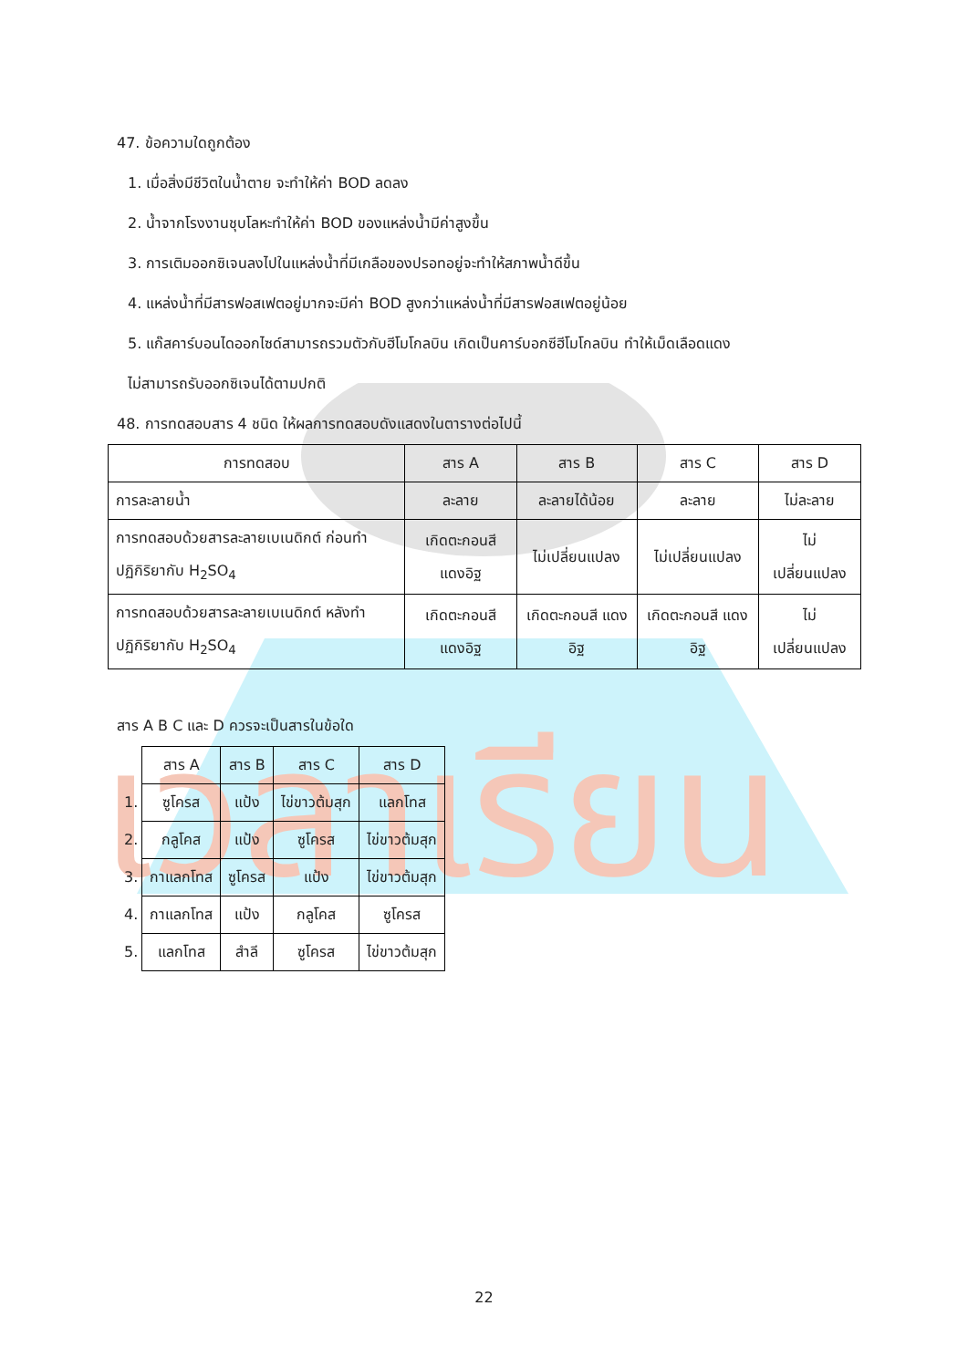เวลาเรียน
47. ข้อความใดถูกต้อง
1. เมื่อสิ่งมีชีวิตในน้ำตาย จะทำให้ค่า BOD ลดลง
2. น้ำจากโรงงานชุบโลหะทำให้ค่า BOD ของแหล่งน้ำมีค่าสูงขึ้น
3. การเติมออกซิเจนลงไปในแหล่งน้ำที่มีเกลือของปรอทอยู่จะทำให้สภาพน้ำดีขึ้น
4. แหล่งน้ำที่มีสารฟอสเฟตอยู่มากจะมีค่า BOD สูงกว่าแหล่งน้ำที่มีสารฟอสเฟตอยู่น้อย
5. แก๊สคาร์บอนไดออกไซด์สามารถรวมตัวกับฮีโมโกลบิน เกิดเป็นคาร์บอกซีฮีโมโกลบิน ทำให้เม็ดเลือดแดง
ไม่สามารถรับออกซิเจนได้ตามปกติ
48. การทดสอบสาร 4 ชนิด ให้ผลการทดสอบดังแสดงในตารางต่อไปนี้
| การทดสอบ | สาร A | สาร B | สาร C | สาร D |
| การละลายน้ำ | ละลาย | ละลายได้น้อย | ละลาย | ไม่ละลาย |
| การทดสอบด้วยสารละลายเบเนดิกต์ ก่อนทำปฏิกิริยากับ H<sub>2</sub>SO<sub>4</sub> | เกิดตะกอนสี แดงอิฐ | ไม่เปลี่ยนแปลง | ไม่เปลี่ยนแปลง | ไม่ เปลี่ยนแปลง |
| การทดสอบด้วยสารละลายเบเนดิกต์ หลังทำปฏิกิริยากับ H<sub>2</sub>SO<sub>4</sub> | เกิดตะกอนสี แดงอิฐ | เกิดตะกอนสี แดงอิฐ | เกิดตะกอนสี แดงอิฐ | ไม่ เปลี่ยนแปลง |
สาร A B C และ D ควรจะเป็นสารในข้อใด
| | สาร A | สาร B | สาร C | สาร D |
| 1. | ซูโครส | แป้ง | ไข่ขาวต้มสุก | แลกโทส |
| 2. | กลูโคส | แป้ง | ซูโครส | ไข่ขาวต้มสุก |
| 3. | กาแลกโทส | ซูโครส | แป้ง | ไข่ขาวต้มสุก |
| 4. | กาแลกโทส | แป้ง | กลูโคส | ซูโครส |
| 5. | แลกโทส | สำลี | ซูโครส | ไข่ขาวต้มสุก |
22